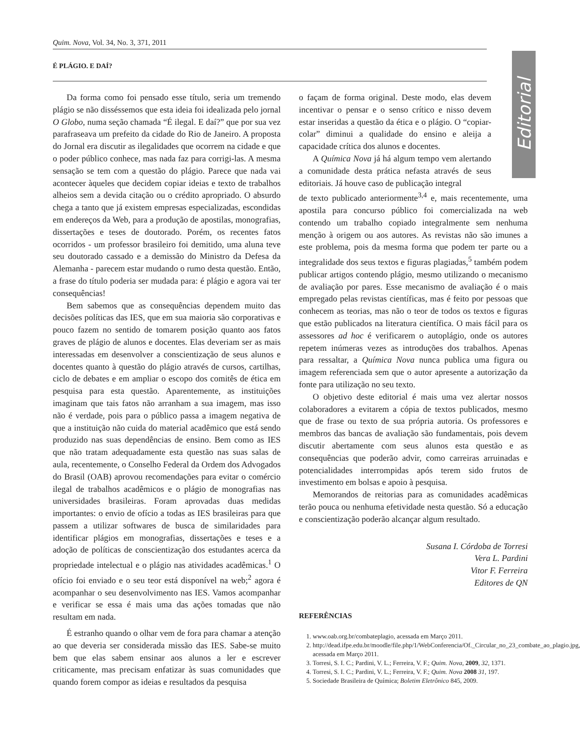Quim. Nova, Vol. 34, No. 3, 371, 2011
É PLÁGIO. E DAÍ?
Editorial
Da forma como foi pensado esse título, seria um tremendo plágio se não disséssemos que esta ideia foi idealizada pelo jornal O Globo, numa seção chamada “É ilegal. E daí?” que por sua vez parafraseava um prefeito da cidade do Rio de Janeiro. A proposta do Jornal era discutir as ilegalidades que ocorrem na cidade e que o poder público conhece, mas nada faz para corrigi-las. A mesma sensação se tem com a questão do plágio. Parece que nada vai acontecer àqueles que decidem copiar ideias e texto de trabalhos alheios sem a devida citação ou o crédito apropriado. O absurdo chega a tanto que já existem empresas especializadas, escondidas em endereços da Web, para a produção de apostilas, monografias, dissertações e teses de doutorado. Porém, os recentes fatos ocorridos - um professor brasileiro foi demitido, uma aluna teve seu doutorado cassado e a demissão do Ministro da Defesa da Alemanha - parecem estar mudando o rumo desta questão. Então, a frase do título poderia ser mudada para: é plágio e agora vai ter consequências!
Bem sabemos que as consequências dependem muito das decisões políticas das IES, que em sua maioria são corporativas e pouco fazem no sentido de tomarem posição quanto aos fatos graves de plágio de alunos e docentes. Elas deveriam ser as mais interessadas em desenvolver a conscientização de seus alunos e docentes quanto à questão do plágio através de cursos, cartilhas, ciclo de debates e em ampliar o escopo dos comitês de ética em pesquisa para esta questão. Aparentemente, as instituições imaginam que tais fatos não arranham a sua imagem, mas isso não é verdade, pois para o público passa a imagem negativa de que a instituição não cuida do material acadêmico que está sendo produzido nas suas dependências de ensino. Bem como as IES que não tratam adequadamente esta questão nas suas salas de aula, recentemente, o Conselho Federal da Ordem dos Advogados do Brasil (OAB) aprovou recomendações para evitar o comércio ilegal de trabalhos acadêmicos e o plágio de monografias nas universidades brasileiras. Foram aprovadas duas medidas importantes: o envio de ofício a todas as IES brasileiras para que passem a utilizar softwares de busca de similaridades para identificar plágios em monografias, dissertações e teses e a adoção de políticas de conscientização dos estudantes acerca da propriedade intelectual e o plágio nas atividades acadêmicas.<sup>1</sup> O ofício foi enviado e o seu teor está disponível na web;<sup>2</sup> agora é acompanhar o seu desenvolvimento nas IES. Vamos acompanhar e verificar se essa é mais uma das ações tomadas que não resultam em nada.
É estranho quando o olhar vem de fora para chamar a atenção ao que deveria ser considerada missão das IES. Sabe-se muito bem que elas sabem ensinar aos alunos a ler e escrever criticamente, mas precisam enfatizar às suas comunidades que quando forem compor as ideias e resultados da pesquisa
o façam de forma original. Deste modo, elas devem incentivar o pensar e o senso crítico e nisso devem estar inseridas a questão da ética e o plágio. O “copiar-colar” diminui a qualidade do ensino e aleija a capacidade crítica dos alunos e docentes.
A Química Nova já há algum tempo vem alertando a comunidade desta prática nefasta através de seus editoriais. Já houve caso de publicação integral
de texto publicado anteriormente<sup>3,4</sup> e, mais recentemente, uma apostila para concurso público foi comercializada na web contendo um trabalho copiado integralmente sem nenhuma menção à origem ou aos autores. As revistas não são imunes a este problema, pois da mesma forma que podem ter parte ou a integralidade dos seus textos e figuras plagiadas,<sup>5</sup> também podem publicar artigos contendo plágio, mesmo utilizando o mecanismo de avaliação por pares. Esse mecanismo de avaliação é o mais empregado pelas revistas científicas, mas é feito por pessoas que conhecem as teorias, mas não o teor de todos os textos e figuras que estão publicados na literatura científica. O mais fácil para os assessores ad hoc é verificarem o autoplágio, onde os autores repetem inúmeras vezes as introduções dos trabalhos. Apenas para ressaltar, a Química Nova nunca publica uma figura ou imagem referenciada sem que o autor apresente a autorização da fonte para utilização no seu texto.
O objetivo deste editorial é mais uma vez alertar nossos colaboradores a evitarem a cópia de textos publicados, mesmo que de frase ou texto de sua própria autoria. Os professores e membros das bancas de avaliação são fundamentais, pois devem discutir abertamente com seus alunos esta questão e as consequências que poderão advir, como carreiras arruinadas e potencialidades interrompidas após terem sido frutos de investimento em bolsas e apoio à pesquisa.
Memorandos de reitorias para as comunidades acadêmicas terão pouca ou nenhuma efetividade nesta questão. Só a educação e conscientização poderão alcançar algum resultado.
Susana I. Córdoba de Torresi
Vera L. Pardini
Vitor F. Ferreira
Editores de QN
REFERÊNCIAS
1. www.oab.org.br/combateplagio, acessada em Março 2011.
2. http://dead.ifpe.edu.br/moodle/file.php/1/WebConferencia/Of._Circular_no_23_combate_ao_plagio.jpg, acessada em Março 2011.
3. Torresi, S. I. C.; Pardini, V. L.; Ferreira, V. F.; Quim. Nova, 2009, 32, 1371.
4. Torresi, S. I. C.; Pardini, V. L.; Ferreira, V. F.; Quim. Nova 2008 31, 197.
5. Sociedade Brasileira de Química; Boletim Eletrônico 845, 2009.